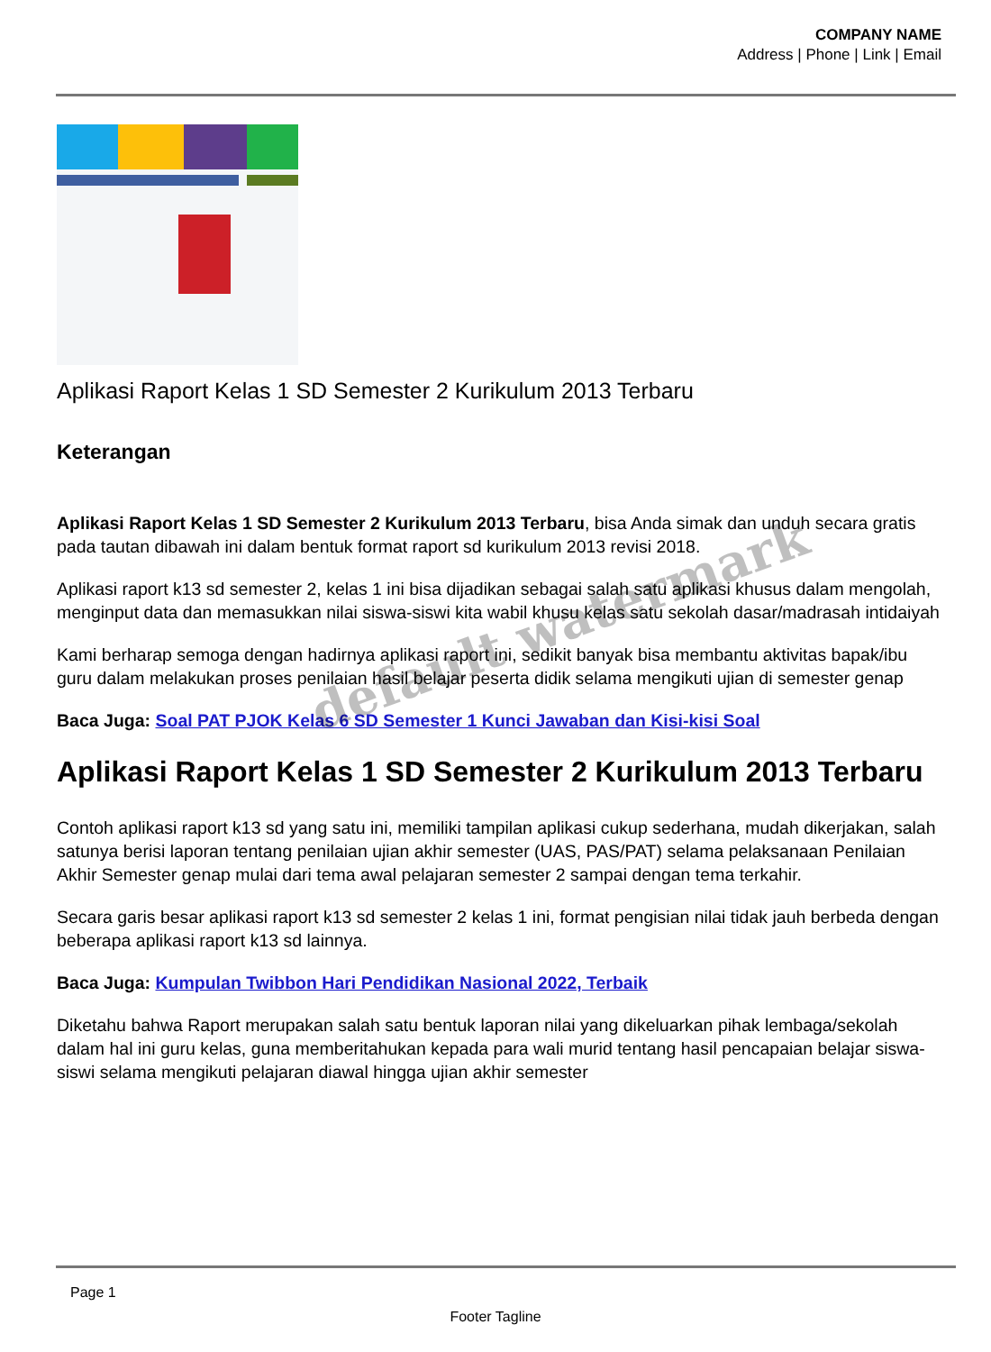COMPANY NAME
Address | Phone | Link | Email
Aplikasi Raport Kelas 1 SD Semester 2 Kurikulum 2013 Terbaru
Keterangan
Aplikasi Raport Kelas 1 SD Semester 2 Kurikulum 2013 Terbaru, bisa Anda simak dan unduh secara gratis pada tautan dibawah ini dalam bentuk format raport sd kurikulum 2013 revisi 2018.
Aplikasi raport k13 sd semester 2, kelas 1 ini bisa dijadikan sebagai salah satu aplikasi khusus dalam mengolah, menginput data dan memasukkan nilai siswa-siswi kita wabil khusu kelas satu sekolah dasar/madrasah intidaiyah
Kami berharap semoga dengan hadirnya aplikasi raport ini, sedikit banyak bisa membantu aktivitas bapak/ibu guru dalam melakukan proses penilaian hasil belajar peserta didik selama mengikuti ujian di semester genap
Baca Juga: Soal PAT PJOK Kelas 6 SD Semester 1 Kunci Jawaban dan Kisi-kisi Soal
Aplikasi Raport Kelas 1 SD Semester 2 Kurikulum 2013 Terbaru
Contoh aplikasi raport k13 sd yang satu ini, memiliki tampilan aplikasi cukup sederhana, mudah dikerjakan, salah satunya berisi laporan tentang penilaian ujian akhir semester (UAS, PAS/PAT) selama pelaksanaan Penilaian Akhir Semester genap mulai dari tema awal pelajaran semester 2 sampai dengan tema terkahir.
Secara garis besar aplikasi raport k13 sd semester 2 kelas 1 ini, format pengisian nilai tidak jauh berbeda dengan beberapa aplikasi raport k13 sd lainnya.
Baca Juga: Kumpulan Twibbon Hari Pendidikan Nasional 2022, Terbaik
Diketahu bahwa Raport merupakan salah satu bentuk laporan nilai yang dikeluarkan pihak lembaga/sekolah dalam hal ini guru kelas, guna memberitahukan kepada para wali murid tentang hasil pencapaian belajar siswa-siswi selama mengikuti pelajaran diawal hingga ujian akhir semester
default watermark
Page 1
Footer Tagline